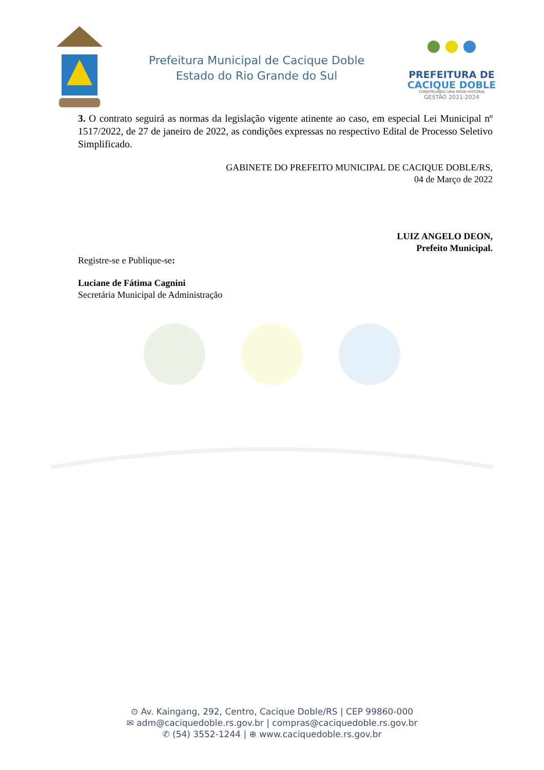Prefeitura Municipal de Cacique Doble
Estado do Rio Grande do Sul
PREFEITURA DE
CACIQUE DOBLE
CONSTRUINDO UMA NOVA HISTÓRIA
GESTÃO 2021-2024
3. O contrato seguirá as normas da legislação vigente atinente ao caso, em especial Lei Municipal nº 1517/2022, de 27 de janeiro de 2022, as condições expressas no respectivo Edital de Processo Seletivo Simplificado.
GABINETE DO PREFEITO MUNICIPAL DE CACIQUE DOBLE/RS,
04 de Março de 2022
LUIZ ANGELO DEON,
Prefeito Municipal.
Registre-se e Publique-se:
Luciane de Fátima Cagnini
Secretária Municipal de Administração
⊙ Av. Kaingang, 292, Centro, Cacique Doble/RS | CEP 99860-000
✉ adm@caciquedoble.rs.gov.br | compras@caciquedoble.rs.gov.br
✆ (54) 3552-1244 | ⊕ www.caciquedoble.rs.gov.br